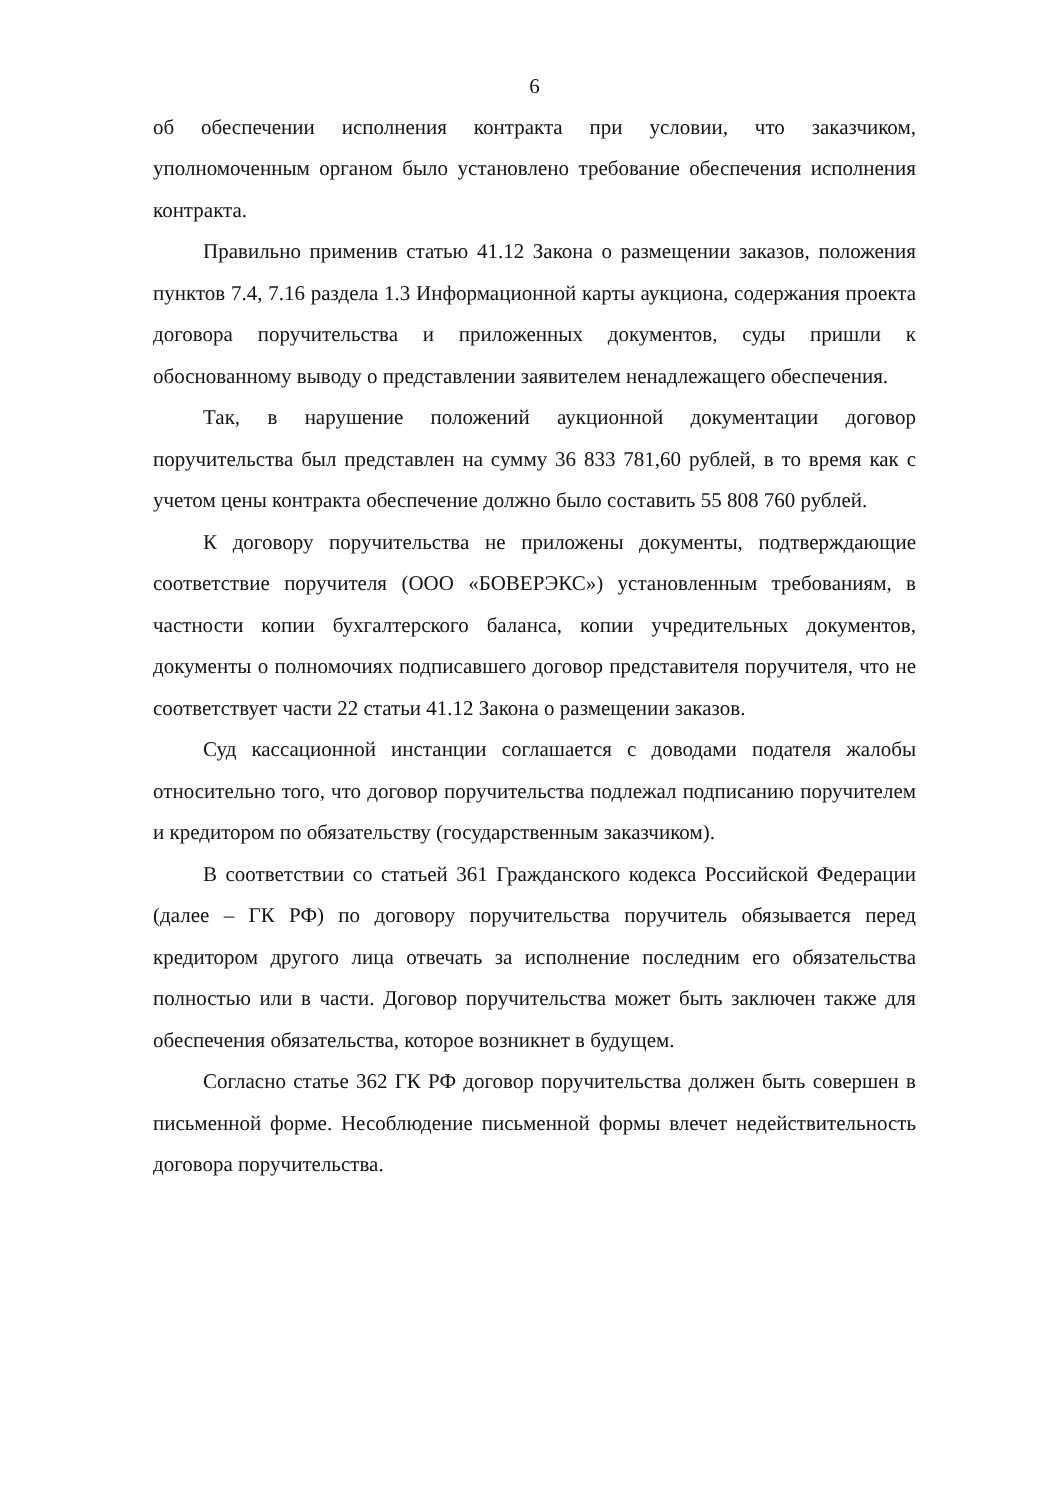6
об обеспечении исполнения контракта при условии, что заказчиком, уполномоченным органом было установлено требование обеспечения исполнения контракта.
Правильно применив статью 41.12 Закона о размещении заказов, положения пунктов 7.4, 7.16 раздела 1.3 Информационной карты аукциона, содержания проекта договора поручительства и приложенных документов, суды пришли к обоснованному выводу о представлении заявителем ненадлежащего обеспечения.
Так, в нарушение положений аукционной документации договор поручительства был представлен на сумму 36 833 781,60 рублей, в то время как с учетом цены контракта обеспечение должно было составить 55 808 760 рублей.
К договору поручительства не приложены документы, подтверждающие соответствие поручителя (ООО «БОВЕРЭКС») установленным требованиям, в частности копии бухгалтерского баланса, копии учредительных документов, документы о полномочиях подписавшего договор представителя поручителя, что не соответствует части 22 статьи 41.12 Закона о размещении заказов.
Суд кассационной инстанции соглашается с доводами подателя жалобы относительно того, что договор поручительства подлежал подписанию поручителем и кредитором по обязательству (государственным заказчиком).
В соответствии со статьей 361 Гражданского кодекса Российской Федерации (далее – ГК РФ) по договору поручительства поручитель обязывается перед кредитором другого лица отвечать за исполнение последним его обязательства полностью или в части. Договор поручительства может быть заключен также для обеспечения обязательства, которое возникнет в будущем.
Согласно статье 362 ГК РФ договор поручительства должен быть совершен в письменной форме. Несоблюдение письменной формы влечет недействительность договора поручительства.